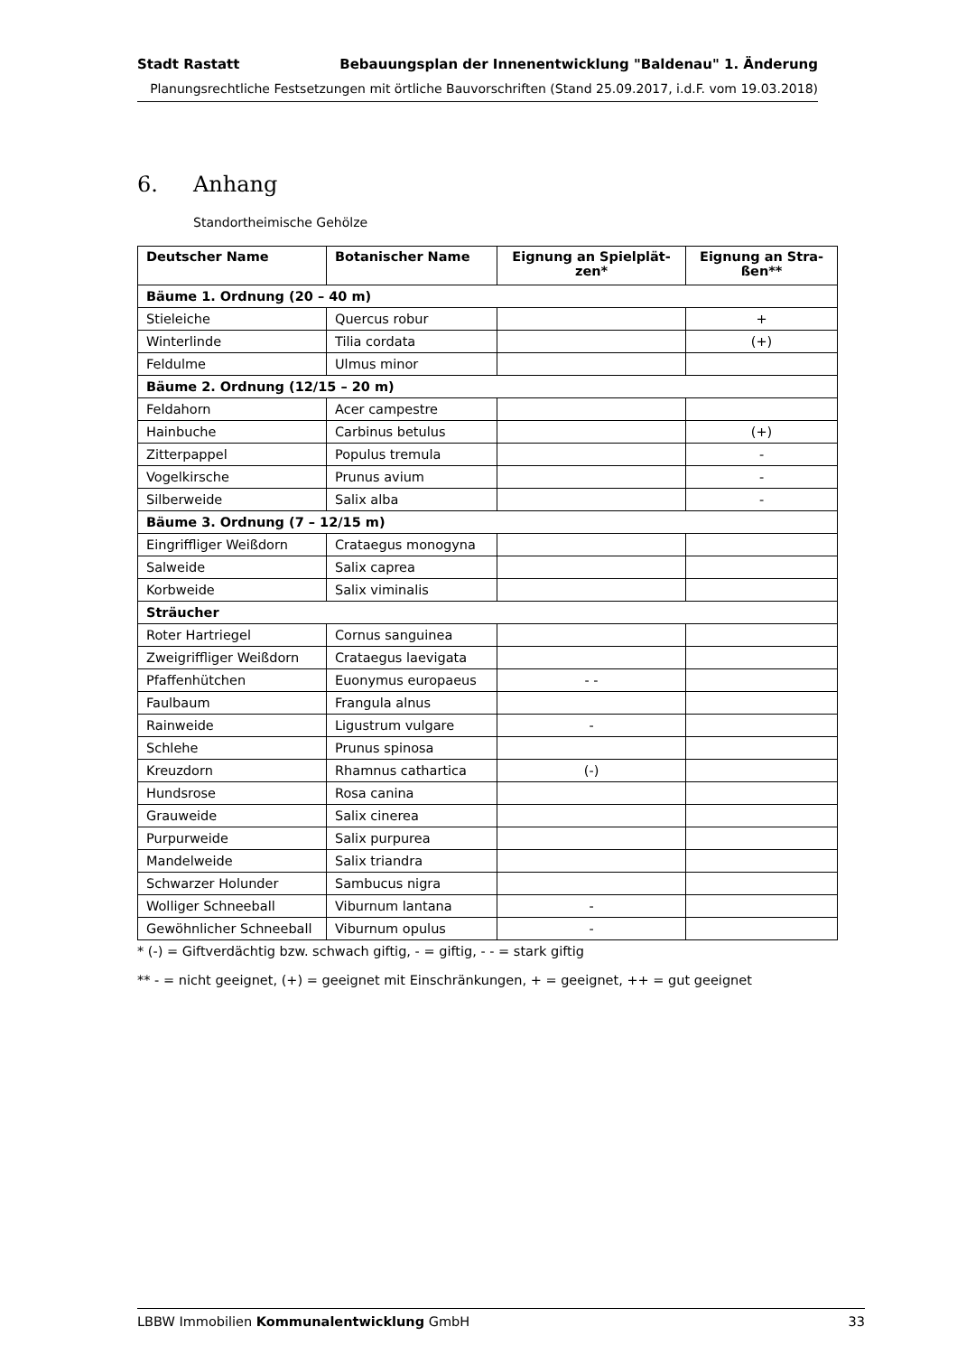Stadt Rastatt Bebauungsplan der Innenentwicklung "Baldenau" 1. Änderung
Planungsrechtliche Festsetzungen mit örtliche Bauvorschriften (Stand 25.09.2017, i.d.F. vom 19.03.2018)
6. Anhang
Standortheimische Gehölze
| Deutscher Name | Botanischer Name | Eignung an Spielplät- zen* | Eignung an Stra- ßen** |
| --- | --- | --- | --- |
| Bäume 1. Ordnung (20 – 40 m) | | | |
| Stieleiche | Quercus robur | | + |
| Winterlinde | Tilia cordata | | (+) |
| Feldulme | Ulmus minor | | |
| Bäume 2. Ordnung (12/15 – 20 m) | | | |
| Feldahorn | Acer campestre | | |
| Hainbuche | Carbinus betulus | | (+) |
| Zitterpappel | Populus tremula | | - |
| Vogelkirsche | Prunus avium | | - |
| Silberweide | Salix alba | | - |
| Bäume 3. Ordnung (7 – 12/15 m) | | | |
| Eingriffliger Weißdorn | Crataegus monogyna | | |
| Salweide | Salix caprea | | |
| Korbweide | Salix viminalis | | |
| Sträucher | | | |
| Roter Hartriegel | Cornus sanguinea | | |
| Zweigriffliger Weißdorn | Crataegus laevigata | | |
| Pfaffenhütchen | Euonymus europaeus | - - | |
| Faulbaum | Frangula alnus | | |
| Rainweide | Ligustrum vulgare | - | |
| Schlehe | Prunus spinosa | | |
| Kreuzdorn | Rhamnus cathartica | (-) | |
| Hundsrose | Rosa canina | | |
| Grauweide | Salix cinerea | | |
| Purpurweide | Salix purpurea | | |
| Mandelweide | Salix triandra | | |
| Schwarzer Holunder | Sambucus nigra | | |
| Wolliger Schneeball | Viburnum lantana | - | |
| Gewöhnlicher Schneeball | Viburnum opulus | - | |
* (-) = Giftverdächtig bzw. schwach giftig, - = giftig, - - = stark giftig
** - = nicht geeignet, (+) = geeignet mit Einschränkungen, + = geeignet, ++ = gut geeignet
LBBW Immobilien Kommunalentwicklung GmbH 33